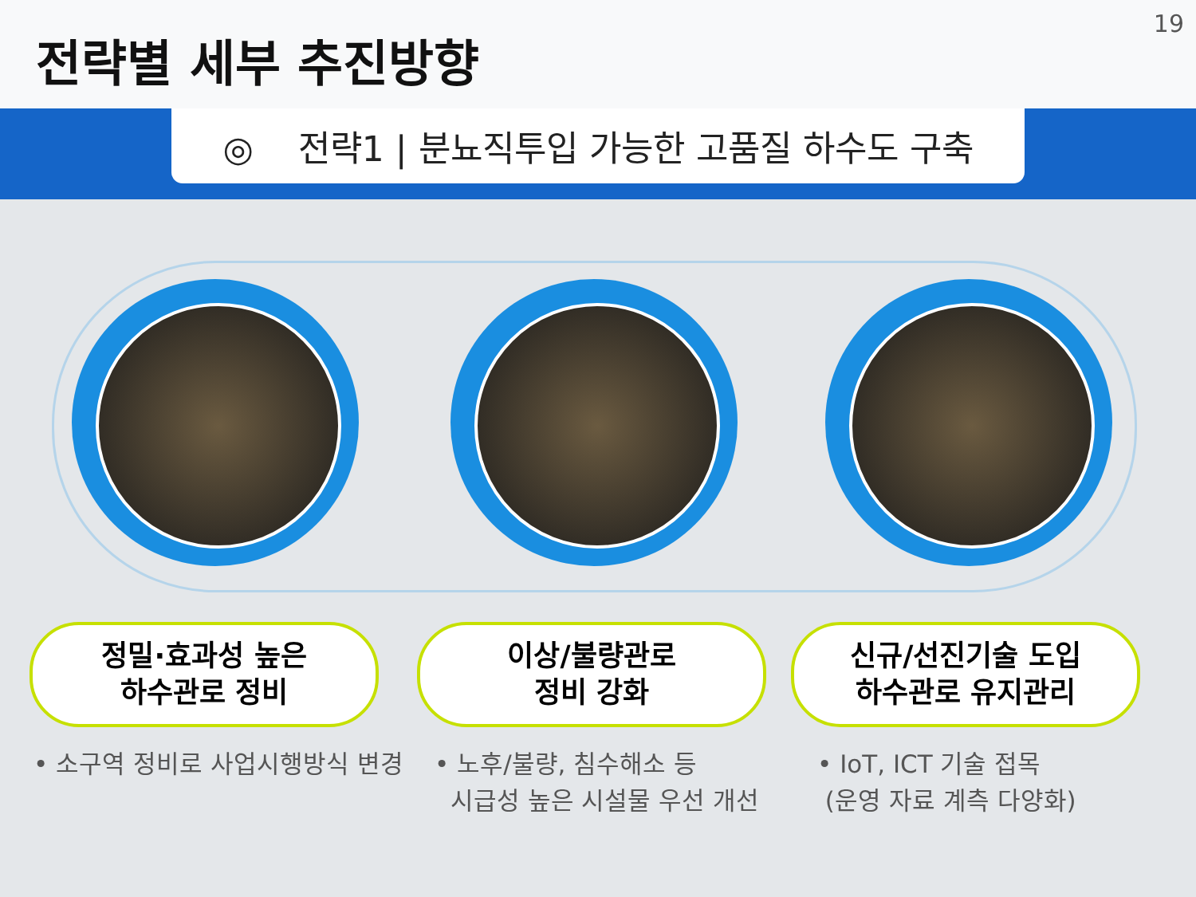전략별 세부 추진방향
19
◎ 전략1 | 분뇨직투입 가능한 고품질 하수도 구축
정밀·효과성 높은
하수관로 정비
이상/불량관로
정비 강화
신규/선진기술 도입
하수관로 유지관리
• 소구역 정비로 사업시행방식 변경
• 노후/불량, 침수해소 등
시급성 높은 시설물 우선 개선
• IoT, ICT 기술 접목
(운영 자료 계측 다양화)